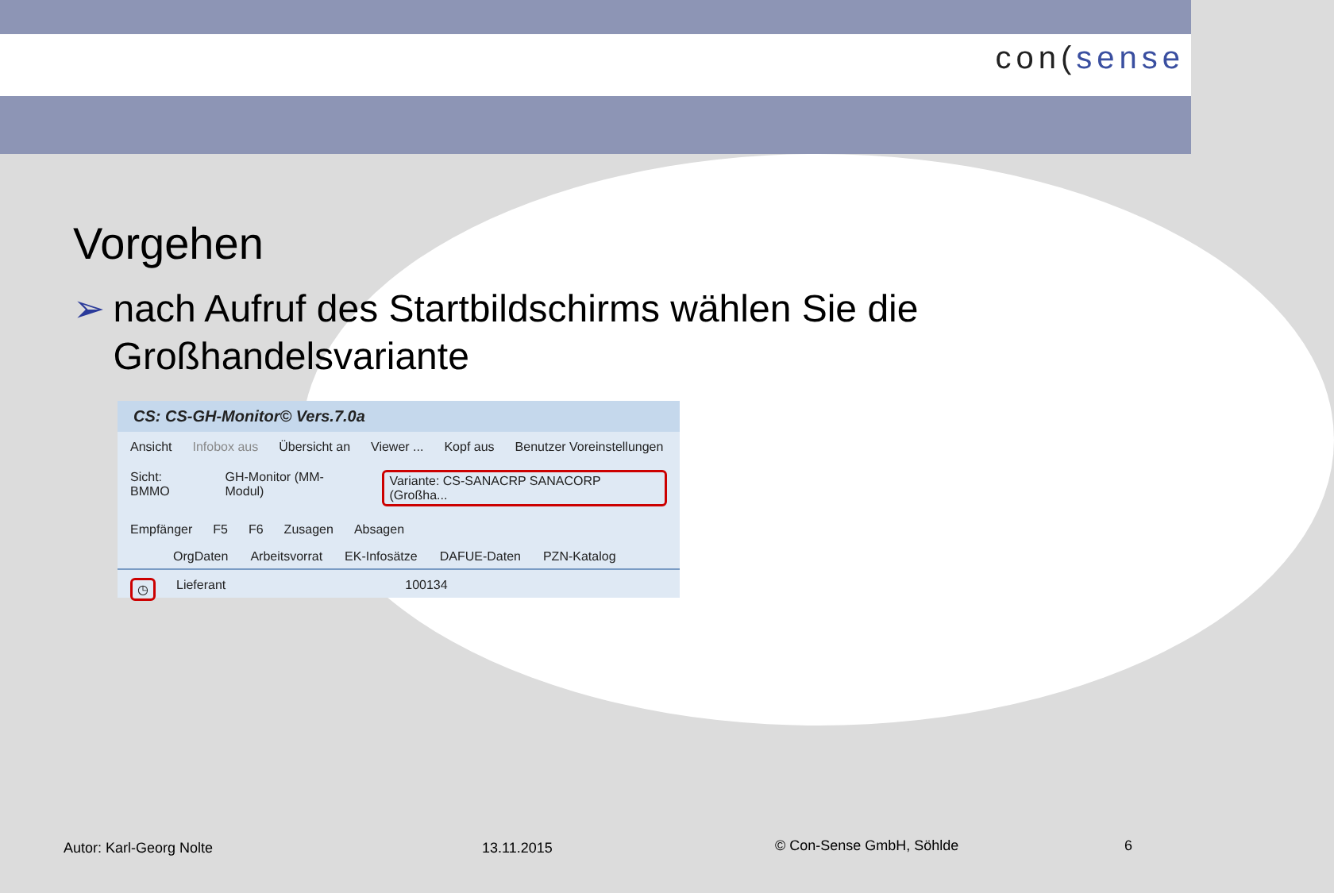con(sense
Vorgehen
➢ nach Aufruf des Startbildschirms wählen Sie die Großhandelsvariante
CS: CS-GH-Monitor© Vers.7.0a
Ansicht Infobox aus Übersicht an Viewer ... Kopf aus Benutzer Voreinstellungen
Sicht: BMMO GH-Monitor (MM-Modul) Variante: CS-SANACRP SANACORP (Großha...
Empfänger F5 F6 Zusagen Absagen
OrgDaten Arbeitsvorrat EK-Infosätze DAFUE-Daten PZN-Katalog
◷ Lieferant 100134
Autor: Karl-Georg Nolte 13.11.2015 © Con-Sense GmbH, Söhlde 6